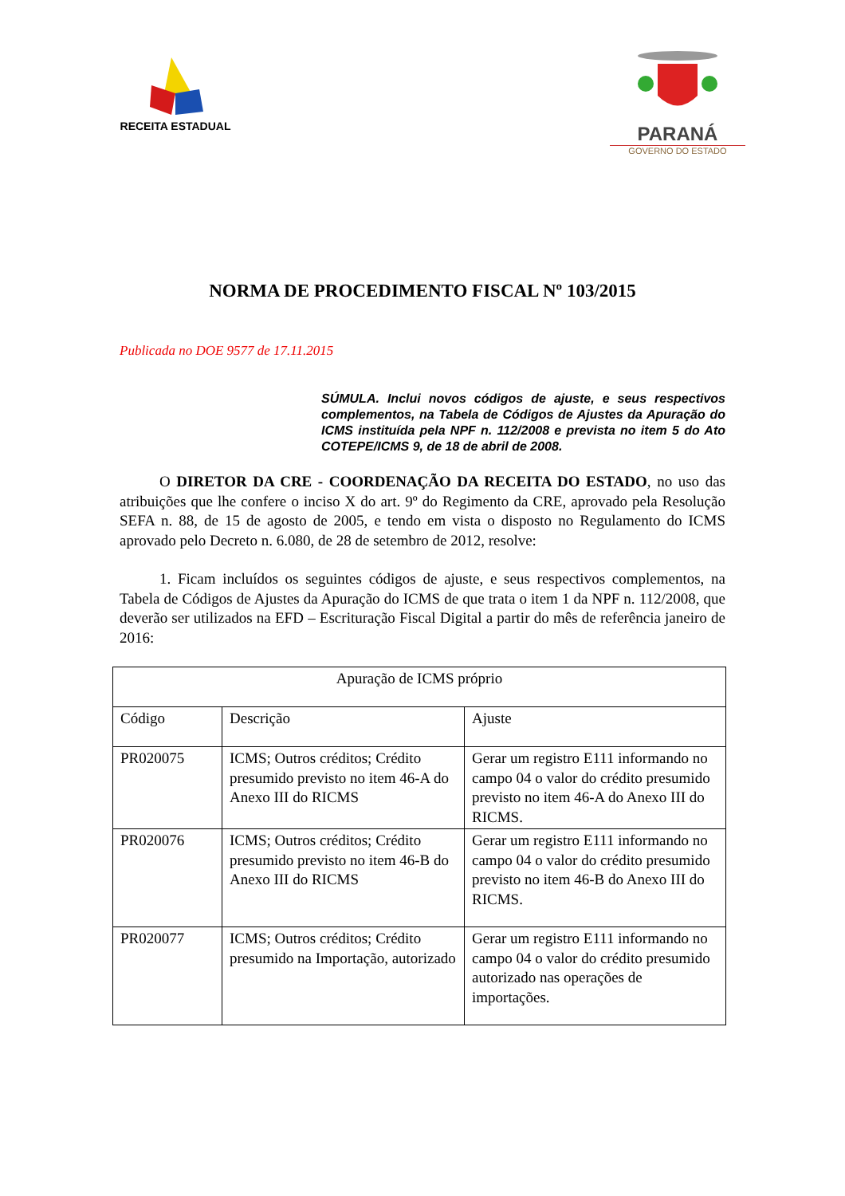RECEITA ESTADUAL
PARANÁ
GOVERNO DO ESTADO
NORMA DE PROCEDIMENTO FISCAL Nº 103/2015
Publicada no DOE 9577 de 17.11.2015
SÚMULA. Inclui novos códigos de ajuste, e seus respectivos complementos, na Tabela de Códigos de Ajustes da Apuração do ICMS instituída pela NPF n. 112/2008 e prevista no item 5 do Ato COTEPE/ICMS 9, de 18 de abril de 2008.
O DIRETOR DA CRE - COORDENAÇÃO DA RECEITA DO ESTADO, no uso das atribuições que lhe confere o inciso X do art. 9º do Regimento da CRE, aprovado pela Resolução SEFA n. 88, de 15 de agosto de 2005, e tendo em vista o disposto no Regulamento do ICMS aprovado pelo Decreto n. 6.080, de 28 de setembro de 2012, resolve:
1. Ficam incluídos os seguintes códigos de ajuste, e seus respectivos complementos, na Tabela de Códigos de Ajustes da Apuração do ICMS de que trata o item 1 da NPF n. 112/2008, que deverão ser utilizados na EFD – Escrituração Fiscal Digital a partir do mês de referência janeiro de 2016:
| Apuração de ICMS próprio | | |
| Código | Descrição | Ajuste |
| PR020075 | ICMS; Outros créditos; Crédito presumido previsto no item 46-A do Anexo III do RICMS | Gerar um registro E111 informando no campo 04 o valor do crédito presumido previsto no item 46-A do Anexo III do RICMS. |
| PR020076 | ICMS; Outros créditos; Crédito presumido previsto no item 46-B do Anexo III do RICMS | Gerar um registro E111 informando no campo 04 o valor do crédito presumido previsto no item 46-B do Anexo III do RICMS. |
| PR020077 | ICMS; Outros créditos; Crédito presumido na Importação, autorizado | Gerar um registro E111 informando no campo 04 o valor do crédito presumido autorizado nas operações de importações. |